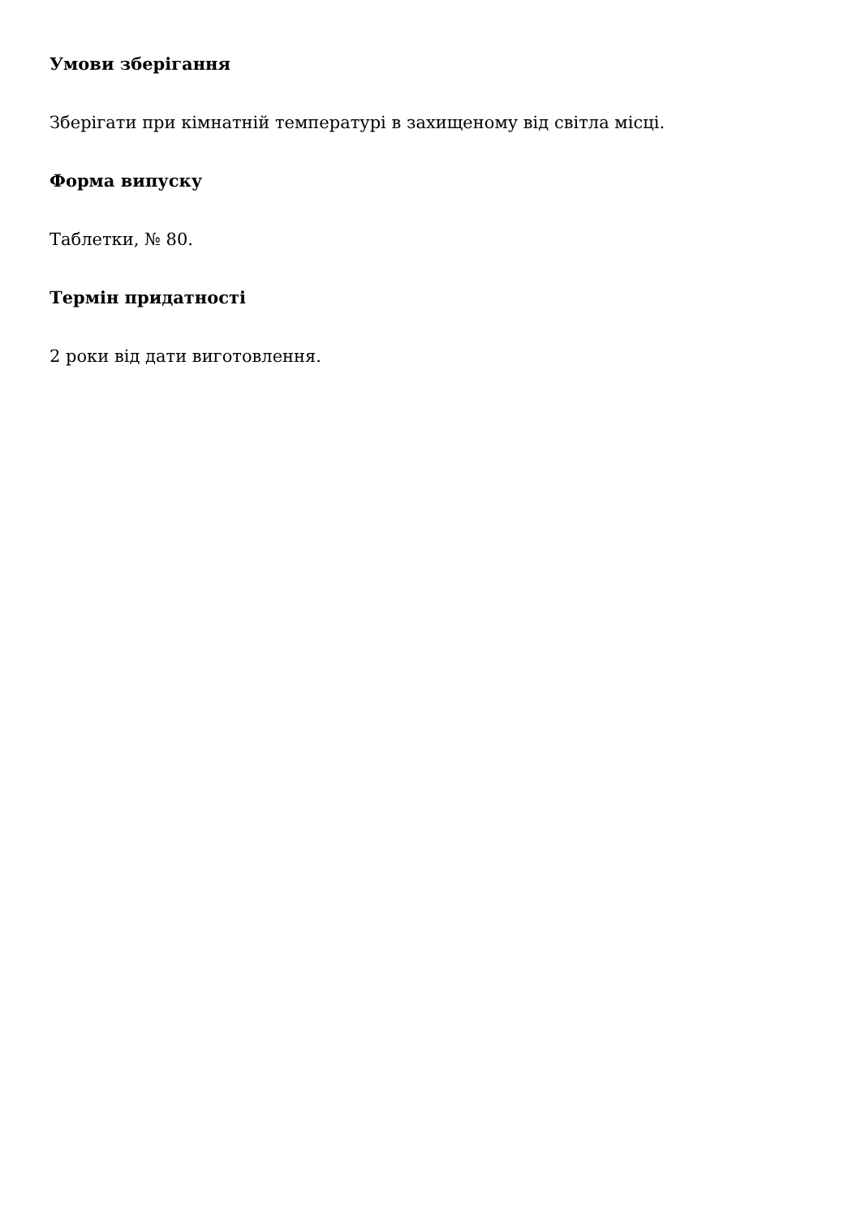Умови зберігання
Зберігати при кімнатній температурі в захищеному від світла місці.
Форма випуску
Таблетки, № 80.
Термін придатності
2 роки від дати виготовлення.